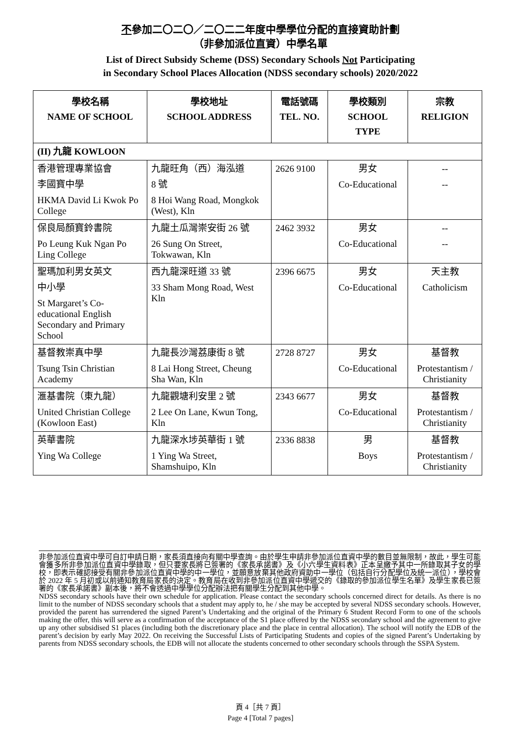不參加二〇二〇／二〇二二年度中學學位分配的直接資助計劃
（非參加派位直資）中學名單
List of Direct Subsidy Scheme (DSS) Secondary Schools Not Participating
in Secondary School Places Allocation (NDSS secondary schools) 2020/2022
| 學校名稱 NAME OF SCHOOL | 學校地址 SCHOOL ADDRESS | 電話號碼 TEL. NO. | 學校類別 SCHOOL TYPE | 宗教 RELIGION |
| --- | --- | --- | --- | --- |
| (II) 九龍 KOWLOON | | | | |
| 香港管理專業協會 李國寶中學 HKMA David Li Kwok Po College | 九龍旺角（西）海泓道 8 號 8 Hoi Wang Road, Mongkok (West), Kln | 2626 9100 | 男女 Co-Educational | -- -- |
| 保良局顏寶鈴書院 Po Leung Kuk Ngan Po Ling College | 九龍土瓜灣崇安街 26 號 26 Sung On Street, Tokwawan, Kln | 2462 3932 | 男女 Co-Educational | -- -- |
| 聖瑪加利男女英文 中小學 St Margaret’s Co-educational English Secondary and Primary School | 西九龍深旺道 33 號 33 Sham Mong Road, West Kln | 2396 6675 | 男女 Co-Educational | 天主教 Catholicism |
| 基督教崇真中學 Tsung Tsin Christian Academy | 九龍長沙灣荔康街 8 號 8 Lai Hong Street, Cheung Sha Wan, Kln | 2728 8727 | 男女 Co-Educational | 基督教 Protestantism / Christianity |
| 滙基書院（東九龍） United Christian College (Kowloon East) | 九龍觀塘利安里 2 號 2 Lee On Lane, Kwun Tong, Kln | 2343 6677 | 男女 Co-Educational | 基督教 Protestantism / Christianity |
| 英華書院 Ying Wa College | 九龍深水埗英華街 1 號 1 Ying Wa Street, Shamshuipo, Kln | 2336 8838 | 男 Boys | 基督教 Protestantism / Christianity |
非參加派位直資中學可自訂申請日期，家長須直接向有關中學查詢。由於學生申請非參加派位直資中學的數目並無限制，故此，學生可能會獲多所非參加派位直資中學錄取，但只要家長將已簽署的《家長承諾書》及《小六學生資料表》正本呈繳予其中一所錄取其子女的學校，即表示確認接受有關非參加派位直資中學的中一學位，並願意放棄其他政府資助中一學位（包括自行分配學位及統一派位），學校會於 2022 年 5 月初或以前通知教育局家長的決定。教育局在收到非參加派位直資中學遞交的《錄取的參加派位學生名單》及學生家長已簽署的《家長承諾書》副本後，將不會透過中學學位分配辦法把有關學生分配到其他中學。
NDSS secondary schools have their own schedule for application. Please contact the secondary schools concerned direct for details. As there is no limit to the number of NDSS secondary schools that a student may apply to, he / she may be accepted by several NDSS secondary schools. However, provided the parent has surrendered the signed Parent’s Undertaking and the original of the Primary 6 Student Record Form to one of the schools making the offer, this will serve as a confirmation of the acceptance of the S1 place offered by the NDSS secondary school and the agreement to give up any other subsidised S1 places (including both the discretionary place and the place in central allocation). The school will notify the EDB of the parent’s decision by early May 2022. On receiving the Successful Lists of Participating Students and copies of the signed Parent’s Undertaking by parents from NDSS secondary schools, the EDB will not allocate the students concerned to other secondary schools through the SSPA System.
頁 4［共 7 頁］
Page 4 [Total 7 pages]